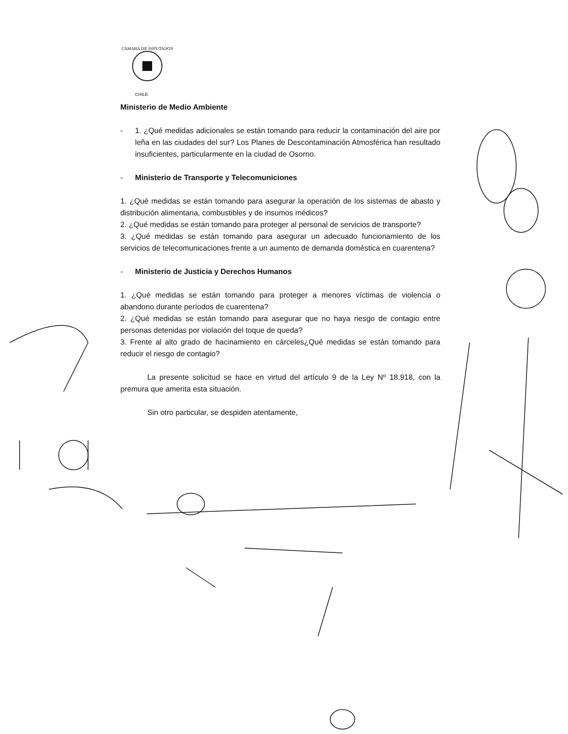CÁMARA DE DIPUTADOS
CHILE
Ministerio de Medio Ambiente
- 1. ¿Qué medidas adicionales se están tomando para reducir la contaminación del aire por leña en las ciudades del sur? Los Planes de Descontaminación Atmosférica han resultado insuficientes, particularmente en la ciudad de Osorno.
- Ministerio de Transporte y Telecomuniciones
1. ¿Qué medidas se están tomando para asegurar la operación de los sistemas de abasto y distribución alimentaria, combustibles y de insumos médicos?
2. ¿Qué medidas se están tomando para proteger al personal de servicios de transporte?
3. ¿Qué medidas se están tomando para asegurar un adecuado funcionamiento de los servicios de telecomunicaciones frente a un aumento de demanda doméstica en cuarentena?
- Ministerio de Justicia y Derechos Humanos
1. ¿Qué medidas se están tomando para proteger a menores víctimas de violencia o abandono durante períodos de cuarentena?
2. ¿Qué medidas se están tomando para asegurar que no haya riesgo de contagio entre personas detenidas por violación del toque de queda?
3. Frente al alto grado de hacinamiento en cárceles¿Qué medidas se están tomando para reducir el riesgo de contagio?
La presente solicitud se hace en virtud del artículo 9 de la Ley Nº 18.918, con la premura que amerita esta situación.
Sin otro particular, se despiden atentamente,